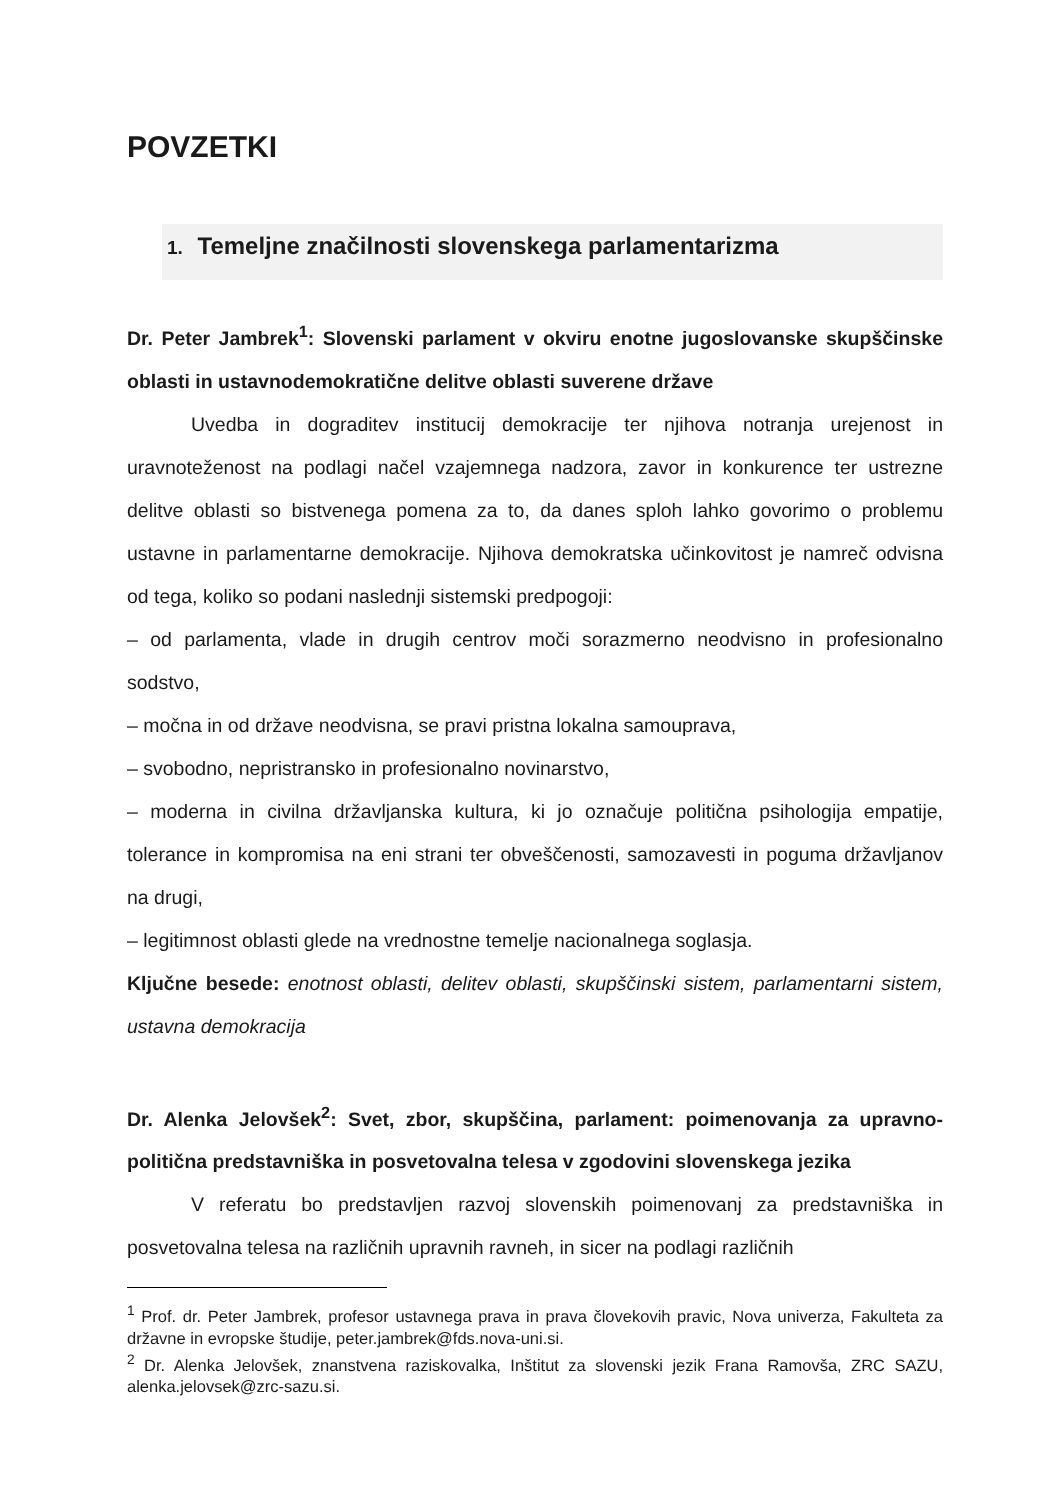POVZETKI
1. Temeljne značilnosti slovenskega parlamentarizma
Dr. Peter Jambrek<sup>1</sup>: Slovenski parlament v okviru enotne jugoslovanske skupščinske oblasti in ustavnodemokratične delitve oblasti suverene države
Uvedba in dograditev institucij demokracije ter njihova notranja urejenost in uravnoteženost na podlagi načel vzajemnega nadzora, zavor in konkurence ter ustrezne delitve oblasti so bistvenega pomena za to, da danes sploh lahko govorimo o problemu ustavne in parlamentarne demokracije. Njihova demokratska učinkovitost je namreč odvisna od tega, koliko so podani naslednji sistemski predpogoji:
– od parlamenta, vlade in drugih centrov moči sorazmerno neodvisno in profesionalno sodstvo,
– močna in od države neodvisna, se pravi pristna lokalna samouprava,
– svobodno, nepristransko in profesionalno novinarstvo,
– moderna in civilna državljanska kultura, ki jo označuje politična psihologija empatije, tolerance in kompromisa na eni strani ter obveščenosti, samozavesti in poguma državljanov na drugi,
– legitimnost oblasti glede na vrednostne temelje nacionalnega soglasja.
Ključne besede: enotnost oblasti, delitev oblasti, skupščinski sistem, parlamentarni sistem, ustavna demokracija
Dr. Alenka Jelovšek<sup>2</sup>: Svet, zbor, skupščina, parlament: poimenovanja za upravno-politična predstavniška in posvetovalna telesa v zgodovini slovenskega jezika
V referatu bo predstavljen razvoj slovenskih poimenovanj za predstavniška in posvetovalna telesa na različnih upravnih ravneh, in sicer na podlagi različnih
<sup>1</sup> Prof. dr. Peter Jambrek, profesor ustavnega prava in prava človekovih pravic, Nova univerza, Fakulteta za državne in evropske študije, peter.jambrek@fds.nova-uni.si.
<sup>2</sup> Dr. Alenka Jelovšek, znanstvena raziskovalka, Inštitut za slovenski jezik Frana Ramovša, ZRC SAZU, alenka.jelovsek@zrc-sazu.si.